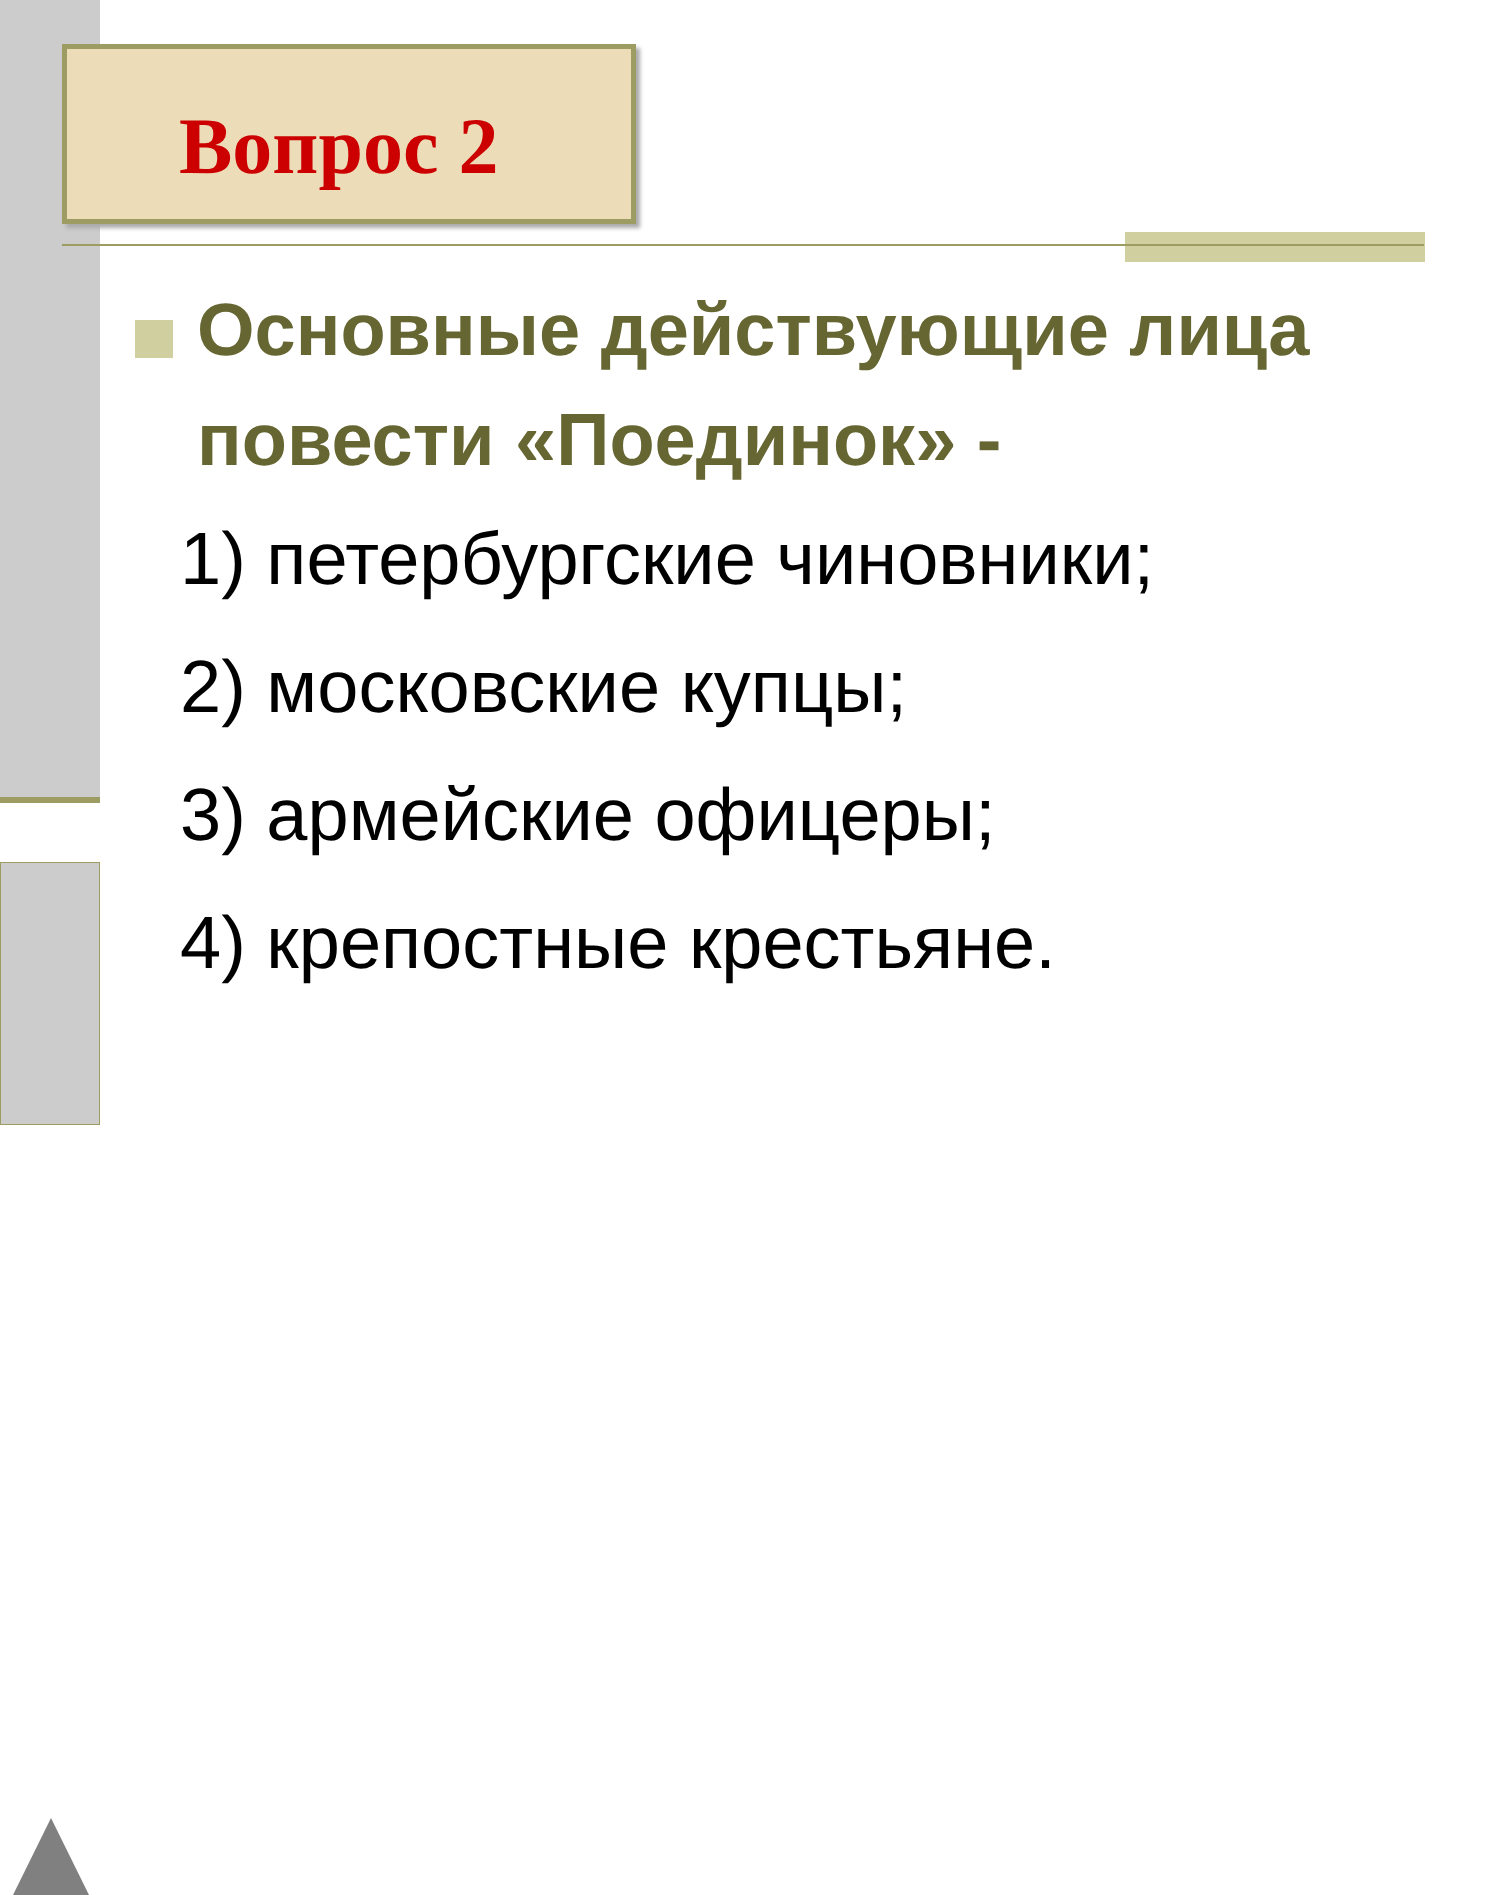Вопрос 2
Основные действующие лица повести «Поединок» -
1) петербургские чиновники;
2) московские купцы;
3) армейские офицеры;
4) крепостные крестьяне.